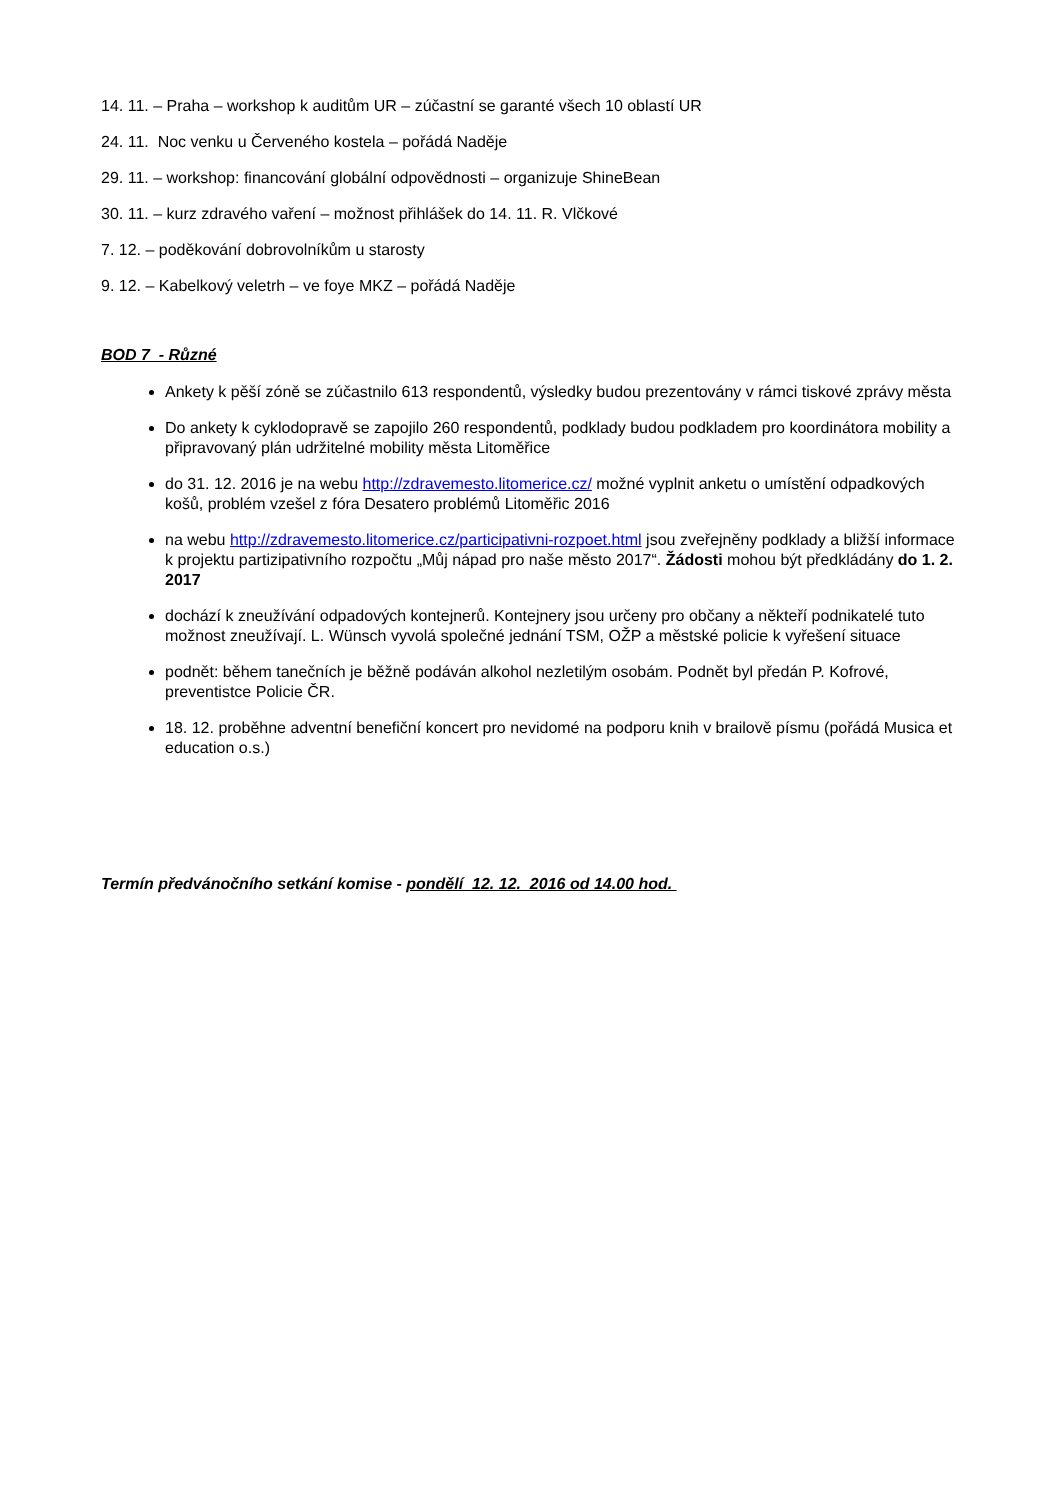14. 11. – Praha – workshop k auditům UR – zúčastní se garanté všech 10 oblastí UR
24. 11. Noc venku u Červeného kostela – pořádá Naděje
29. 11. – workshop: financování globální odpovědnosti – organizuje ShineBean
30. 11. – kurz zdravého vaření – možnost přihlášek do 14. 11. R. Vlčkové
7. 12. – poděkování dobrovolníkům u starosty
9. 12. – Kabelkový veletrh – ve foye MKZ – pořádá Naděje
BOD 7 - Různé
Ankety k pěší zóně se zúčastnilo 613 respondentů, výsledky budou prezentovány v rámci tiskové zprávy města
Do ankety k cyklodopravě se zapojilo 260 respondentů, podklady budou podkladem pro koordinátora mobility a připravovaný plán udržitelné mobility města Litoměřice
do 31. 12. 2016 je na webu http://zdravemesto.litomerice.cz/ možné vyplnit anketu o umístění odpadkových košů, problém vzešel z fóra Desatero problémů Litoměřic 2016
na webu http://zdravemesto.litomerice.cz/participativni-rozpoet.html jsou zveřejněny podklady a bližší informace k projektu partizipativního rozpočtu „Můj nápad pro naše město 2017“. Žádosti mohou být předkládány do 1. 2. 2017
dochází k zneužívání odpadových kontejnerů. Kontejnery jsou určeny pro občany a někteří podnikatelé tuto možnost zneužívají. L. Wünsch vyvolá společné jednání TSM, OŽP a městské policie k vyřešení situace
podnět: během tanečních je běžně podáván alkohol nezletilým osobám. Podnět byl předán P. Kofrové, preventistce Policie ČR.
18. 12. proběhne adventní benefiční koncert pro nevidomé na podporu knih v brailově písmu (pořádá Musica et education o.s.)
Termín předvánočního setkání komise - pondělí 12. 12. 2016 od 14.00 hod.